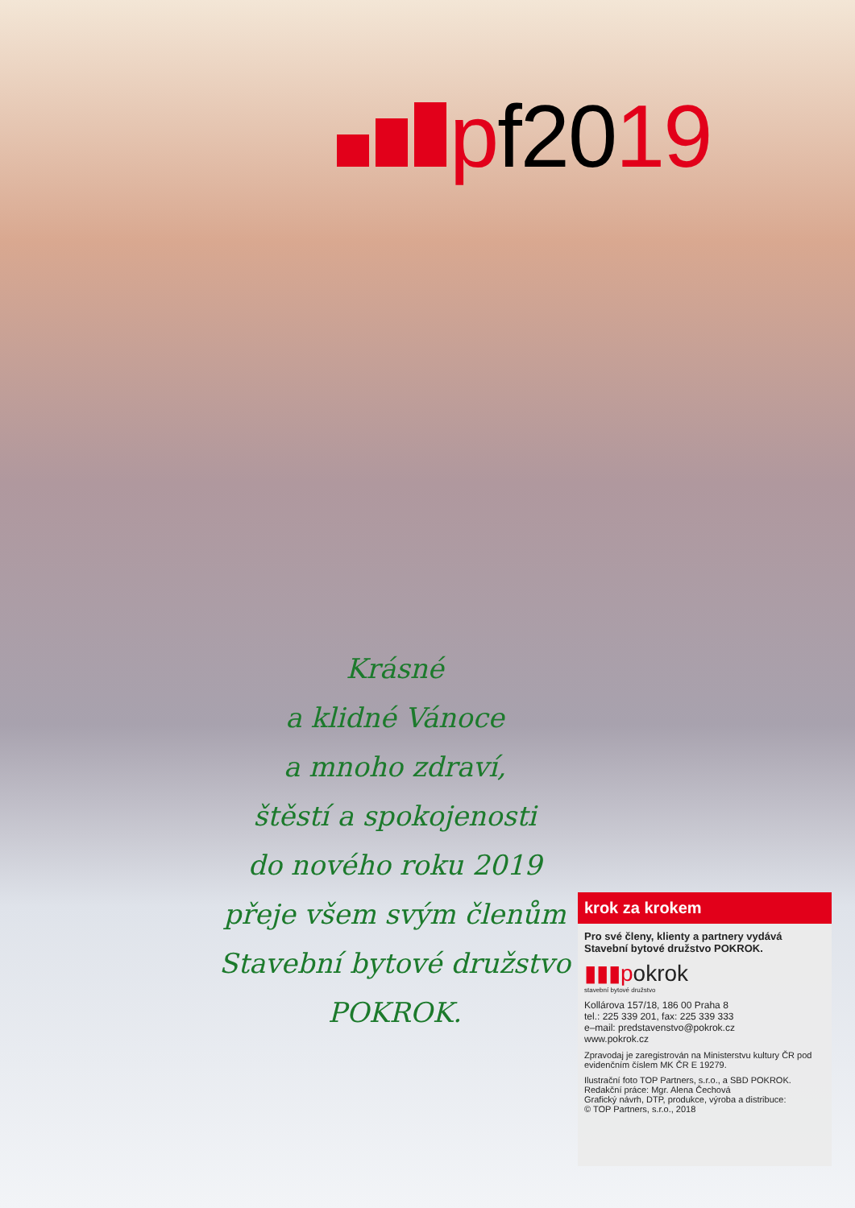pf2019
Krásné
a klidné Vánoce
a mnoho zdraví,
štěstí a spokojenosti
do nového roku 2019
přeje všem svým členům
Stavební bytové družstvo
POKROK.
krok za krokem
Pro své členy, klienty a partnery vydává Stavební bytové družstvo POKROK.
▮▮▮pokrok
stavební bytové družstvo
Kollárova 157/18, 186 00 Praha 8
tel.: 225 339 201, fax: 225 339 333
e–mail: predstavenstvo@pokrok.cz
www.pokrok.cz
Zpravodaj je zaregistrován na Ministerstvu kultury ČR pod evidenčním číslem MK ČR E 19279.
Ilustrační foto TOP Partners, s.r.o., a SBD POKROK.
Redakční práce: Mgr. Alena Čechová
Grafický návrh, DTP, produkce, výroba a distribuce:
© TOP Partners, s.r.o., 2018